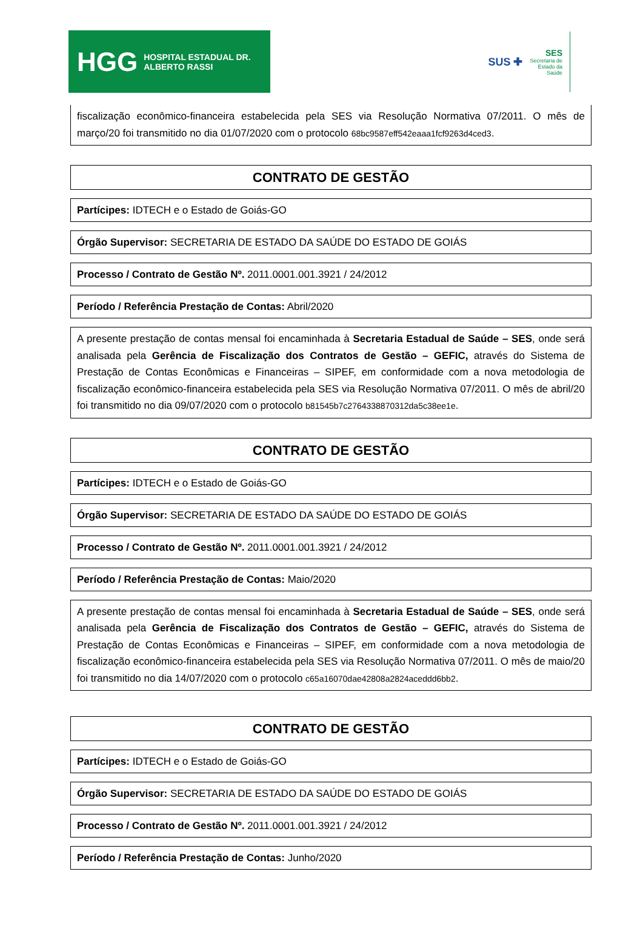HGG HOSPITAL ESTADUAL DR. ALBERTO RASSI
SUS ✚
SES
Secretaria de
Estado da
Saúde
fiscalização econômico-financeira estabelecida pela SES via Resolução Normativa 07/2011. O mês de março/20 foi transmitido no dia 01/07/2020 com o protocolo 68bc9587eff542eaaa1fcf9263d4ced3.
CONTRATO DE GESTÃO
Partícipes: IDTECH e o Estado de Goiás-GO
Órgão Supervisor: SECRETARIA DE ESTADO DA SAÚDE DO ESTADO DE GOIÁS
Processo / Contrato de Gestão Nº. 2011.0001.001.3921 / 24/2012
Período / Referência Prestação de Contas: Abril/2020
A presente prestação de contas mensal foi encaminhada à Secretaria Estadual de Saúde – SES, onde será analisada pela Gerência de Fiscalização dos Contratos de Gestão – GEFIC, através do Sistema de Prestação de Contas Econômicas e Financeiras – SIPEF, em conformidade com a nova metodologia de fiscalização econômico-financeira estabelecida pela SES via Resolução Normativa 07/2011. O mês de abril/20 foi transmitido no dia 09/07/2020 com o protocolo b81545b7c2764338870312da5c38ee1e.
CONTRATO DE GESTÃO
Partícipes: IDTECH e o Estado de Goiás-GO
Órgão Supervisor: SECRETARIA DE ESTADO DA SAÚDE DO ESTADO DE GOIÁS
Processo / Contrato de Gestão Nº. 2011.0001.001.3921 / 24/2012
Período / Referência Prestação de Contas: Maio/2020
A presente prestação de contas mensal foi encaminhada à Secretaria Estadual de Saúde – SES, onde será analisada pela Gerência de Fiscalização dos Contratos de Gestão – GEFIC, através do Sistema de Prestação de Contas Econômicas e Financeiras – SIPEF, em conformidade com a nova metodologia de fiscalização econômico-financeira estabelecida pela SES via Resolução Normativa 07/2011. O mês de maio/20 foi transmitido no dia 14/07/2020 com o protocolo c65a16070dae42808a2824aceddd6bb2.
CONTRATO DE GESTÃO
Partícipes: IDTECH e o Estado de Goiás-GO
Órgão Supervisor: SECRETARIA DE ESTADO DA SAÚDE DO ESTADO DE GOIÁS
Processo / Contrato de Gestão Nº. 2011.0001.001.3921 / 24/2012
Período / Referência Prestação de Contas: Junho/2020